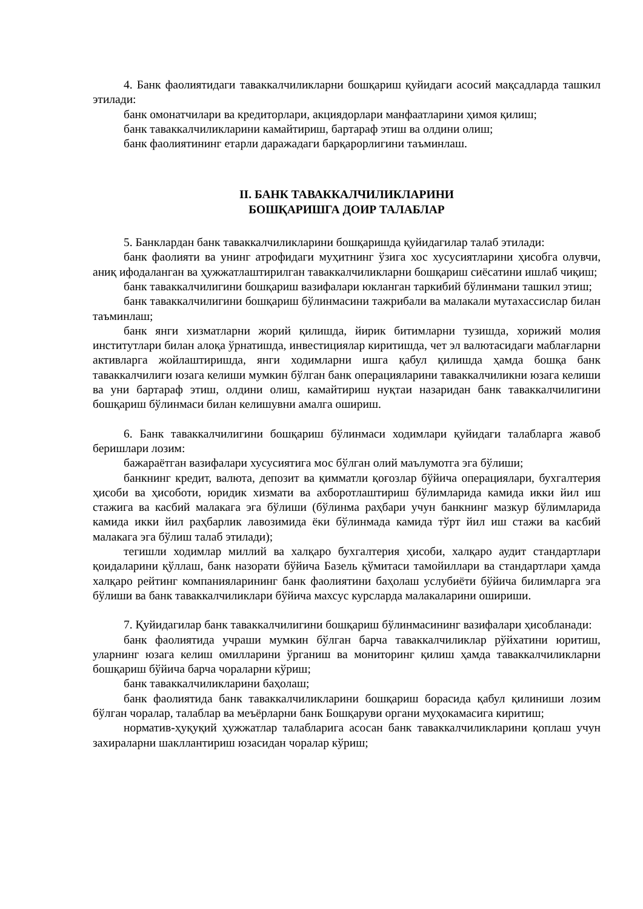4. Банк фаолиятидаги таваккалчиликларни бошқариш қуйидаги асосий мақсадларда ташкил этилади:
банк омонатчилари ва кредиторлари, акциядорлари манфаатларини ҳимоя қилиш;
банк таваккалчиликларини камайтириш, бартараф этиш ва олдини олиш;
банк фаолиятининг етарли даражадаги барқарорлигини таъминлаш.
II. БАНК ТАВАККАЛЧИЛИКЛАРИНИ
БОШҚАРИШГА ДОИР ТАЛАБЛАР
5. Банклардан банк таваккалчиликларини бошқаришда қуйидагилар талаб этилади:
банк фаолияти ва унинг атрофидаги муҳитнинг ўзига хос хусусиятларини ҳисобга олувчи, аниқ ифодаланган ва ҳужжатлаштирилган таваккалчиликларни бошқариш сиёсатини ишлаб чиқиш;
банк таваккалчилигини бошқариш вазифалари юкланган таркибий бўлинмани ташкил этиш;
банк таваккалчилигини бошқариш бўлинмасини тажрибали ва малакали мутахассислар билан таъминлаш;
банк янги хизматларни жорий қилишда, йирик битимларни тузишда, хорижий молия институтлари билан алоқа ўрнатишда, инвестициялар киритишда, чет эл валютасидаги маблағларни активларга жойлаштиришда, янги ходимларни ишга қабул қилишда ҳамда бошқа банк таваккалчилиги юзага келиши мумкин бўлган банк операцияларини таваккалчиликни юзага келиши ва уни бартараф этиш, олдини олиш, камайтириш нуқтаи назаридан банк таваккалчилигини бошқариш бўлинмаси билан келишувни амалга ошириш.
6. Банк таваккалчилигини бошқариш бўлинмаси ходимлари қуйидаги талабларга жавоб беришлари лозим:
бажараётган вазифалари хусусиятига мос бўлган олий маълумотга эга бўлиши;
банкнинг кредит, валюта, депозит ва қимматли қоғозлар бўйича операциялари, бухгалтерия ҳисоби ва ҳисоботи, юридик хизмати ва ахборотлаштириш бўлимларида камида икки йил иш стажига ва касбий малакага эга бўлиши (бўлинма раҳбари учун банкнинг мазкур бўлимларида камида икки йил раҳбарлик лавозимида ёки бўлинмада камида тўрт йил иш стажи ва касбий малакага эга бўлиш талаб этилади);
тегишли ходимлар миллий ва халқаро бухгалтерия ҳисоби, халқаро аудит стандартлари қоидаларини қўллаш, банк назорати бўйича Базель қўмитаси тамойиллари ва стандартлари ҳамда халқаро рейтинг компанияларининг банк фаолиятини баҳолаш услубиёти бўйича билимларга эга бўлиши ва банк таваккалчиликлари бўйича махсус курсларда малакаларини ошириши.
7. Қуйидагилар банк таваккалчилигини бошқариш бўлинмасининг вазифалари ҳисобланади:
банк фаолиятида учраши мумкин бўлган барча таваккалчиликлар рўйхатини юритиш, уларнинг юзага келиш омилларини ўрганиш ва мониторинг қилиш ҳамда таваккалчиликларни бошқариш бўйича барча чораларни кўриш;
банк таваккалчиликларини баҳолаш;
банк фаолиятида банк таваккалчиликларини бошқариш борасида қабул қилиниши лозим бўлган чоралар, талаблар ва меъёрларни банк Бошқаруви органи муҳокамасига киритиш;
норматив-ҳуқуқий ҳужжатлар талабларига асосан банк таваккалчиликларини қоплаш учун захираларни шакллантириш юзасидан чоралар кўриш;